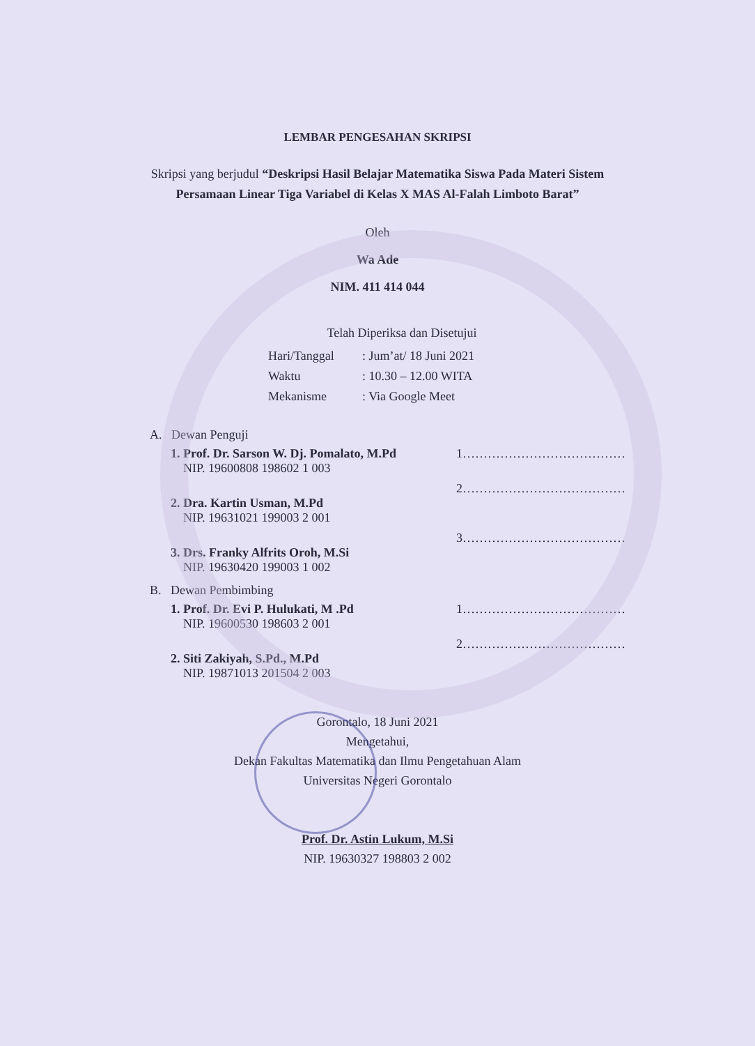LEMBAR PENGESAHAN SKRIPSI
Skripsi yang berjudul “Deskripsi Hasil Belajar Matematika Siswa Pada Materi Sistem Persamaan Linear Tiga Variabel di Kelas X MAS Al-Falah Limboto Barat”
Oleh
Wa Ade
NIM. 411 414 044
Telah Diperiksa dan Disetujui
Hari/Tanggal: Jum’at/ 18 Juni 2021
Waktu: 10.30 – 12.00 WITA
Mekanisme: Via Google Meet
A. Dewan Penguji
1. Prof. Dr. Sarson W. Dj. Pomalato, M.Pd
NIP. 19600808 198602 1 003
1…………………………………
2. Dra. Kartin Usman, M.Pd
NIP. 19631021 199003 2 001
2…………………………………
3. Drs. Franky Alfrits Oroh, M.Si
NIP. 19630420 199003 1 002
3…………………………………
B. Dewan Pembimbing
1. Prof. Dr. Evi P. Hulukati, M .Pd
NIP. 19600530 198603 2 001
1…………………………………
2. Siti Zakiyah, S.Pd., M.Pd
NIP. 19871013 201504 2 003
2…………………………………
Gorontalo, 18 Juni 2021
Mengetahui,
Dekan Fakultas Matematika dan Ilmu Pengetahuan Alam
Universitas Negeri Gorontalo
Prof. Dr. Astin Lukum, M.Si
NIP. 19630327 198803 2 002